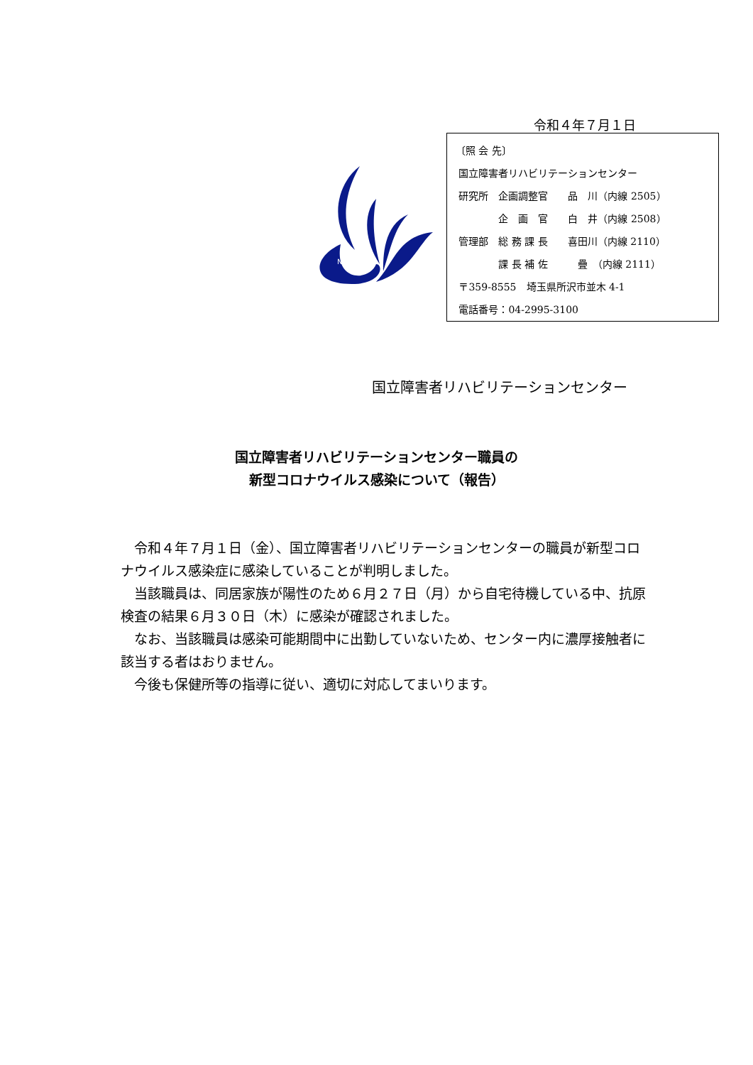令和４年７月１日
NRCD
〔照 会 先〕
国立障害者リハビリテーションセンター
研究所　企画調整官　　品　川（内線 2505）
　　　　企　画　官　　白　井（内線 2508）
管理部　総 務 課 長　　喜田川（内線 2110）
　　　　課 長 補 佐　　　疊　（内線 2111）
〒359-8555　埼玉県所沢市並木 4-1
電話番号：04-2995-3100
国立障害者リハビリテーションセンター
国立障害者リハビリテーションセンター職員の
新型コロナウイルス感染について（報告）
　令和４年７月１日（金）、国立障害者リハビリテーションセンターの職員が新型コロナウイルス感染症に感染していることが判明しました。
　当該職員は、同居家族が陽性のため６月２７日（月）から自宅待機している中、抗原検査の結果６月３０日（木）に感染が確認されました。
　なお、当該職員は感染可能期間中に出勤していないため、センター内に濃厚接触者に該当する者はおりません。
　今後も保健所等の指導に従い、適切に対応してまいります。